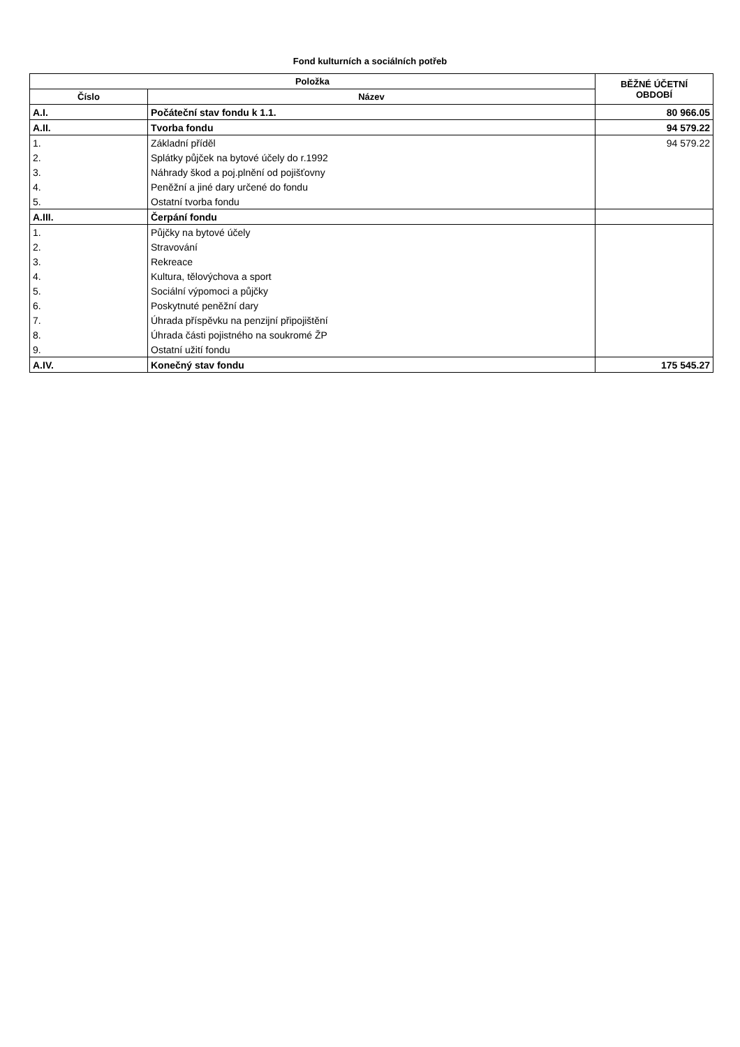Fond kulturních a sociálních potřeb
| Položka | | BĚŽNÉ ÚČETNÍ OBDOBÍ |
| --- | --- | --- |
| Číslo | Název | |
| A.I. | Počáteční stav fondu k 1.1. | 80 966.05 |
| A.II. | Tvorba fondu | 94 579.22 |
| 1. | Základní příděl | 94 579.22 |
| 2. | Splátky půjček na bytové účely do r.1992 | |
| 3. | Náhrady škod a poj.plnění od pojišťovny | |
| 4. | Peněžní a jiné dary určené do fondu | |
| 5. | Ostatní tvorba fondu | |
| A.III. | Čerpání fondu | |
| 1. | Půjčky na bytové účely | |
| 2. | Stravování | |
| 3. | Rekreace | |
| 4. | Kultura, tělovýchova a sport | |
| 5. | Sociální výpomoci a půjčky | |
| 6. | Poskytnuté peněžní dary | |
| 7. | Úhrada příspěvku na penzijní připojištění | |
| 8. | Úhrada části pojistného na soukromé ŽP | |
| 9. | Ostatní užití fondu | |
| A.IV. | Konečný stav fondu | 175 545.27 |